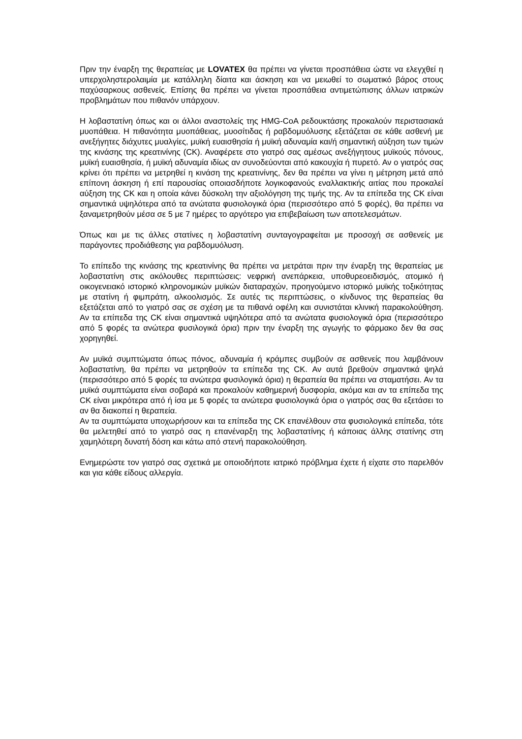Πριν την έναρξη της θεραπείας με LOVATEX θα πρέπει να γίνεται προσπάθεια ώστε να ελεγχθεί η υπερχοληστερολαιμία με κατάλληλη δίαιτα και άσκηση και να μειωθεί το σωματικό βάρος στους παχύσαρκους ασθενείς. Επίσης θα πρέπει να γίνεται προσπάθεια αντιμετώπισης άλλων ιατρικών προβλημάτων που πιθανόν υπάρχουν.
Η λοβαστατίνη όπως και οι άλλοι αναστολείς της HMG-CoA ρεδουκτάσης προκαλούν περιστασιακά μυοπάθεια. Η πιθανότητα μυοπάθειας, μυοσίτιδας ή ραβδομυόλυσης εξετάζεται σε κάθε ασθενή με ανεξήγητες διάχυτες μυαλγίες, μυϊκή ευαισθησία ή μυϊκή αδυναμία και/ή σημαντική αύξηση των τιμών της κινάσης της κρεατινίνης (CK). Αναφέρετε στο γιατρό σας αμέσως ανεξήγητους μυϊκούς πόνους, μυϊκή ευαισθησία, ή μυϊκή αδυναμία ιδίως αν συνοδεύονται από κακουχία ή πυρετό. Αν ο γιατρός σας κρίνει ότι πρέπει να μετρηθεί η κινάση της κρεατινίνης, δεν θα πρέπει να γίνει η μέτρηση μετά από επίπονη άσκηση ή επί παρουσίας οποιασδήποτε λογικοφανούς εναλλακτικής αιτίας που προκαλεί αύξηση της CK και η οποία κάνει δύσκολη την αξιολόγηση της τιμής της. Αν τα επίπεδα της CK είναι σημαντικά υψηλότερα από τα ανώτατα φυσιολογικά όρια (περισσότερο από 5 φορές), θα πρέπει να ξαναμετρηθούν μέσα σε 5 με 7 ημέρες το αργότερο για επιβεβαίωση των αποτελεσμάτων.
Όπως και με τις άλλες στατίνες η λοβαστατίνη συνταγογραφείται με προσοχή σε ασθενείς με παράγοντες προδιάθεσης για ραβδομυόλυση.
Το επίπεδο της κινάσης της κρεατινίνης θα πρέπει να μετράται πριν την έναρξη της θεραπείας με λοβαστατίνη στις ακόλουθες περιπτώσεις: νεφρική ανεπάρκεια, υποθυρεοειδισμός, ατομικό ή οικογενειακό ιστορικό κληρονομικών μυϊκών διαταραχών, προηγούμενο ιστορικό μυϊκής τοξικότητας με στατίνη ή φιμπράτη, αλκοολισμός. Σε αυτές τις περιπτώσεις, ο κίνδυνος της θεραπείας θα εξετάζεται από το γιατρό σας σε σχέση με τα πιθανά οφέλη και συνιστάται κλινική παρακολούθηση. Αν τα επίπεδα της CK είναι σημαντικά υψηλότερα από τα ανώτατα φυσιολογικά όρια (περισσότερο από 5 φορές τα ανώτερα φυσιλογικά όρια) πριν την έναρξη της αγωγής το φάρμακο δεν θα σας χορηγηθεί.
Αν μυϊκά συμπτώματα όπως πόνος, αδυναμία ή κράμπες συμβούν σε ασθενείς που λαμβάνουν λοβαστατίνη, θα πρέπει να μετρηθούν τα επίπεδα της CK. Αν αυτά βρεθούν σημαντικά ψηλά (περισσότερο από 5 φορές τα ανώτερα φυσιλογικά όρια) η θεραπεία θα πρέπει να σταματήσει. Αν τα μυϊκά συμπτώματα είναι σοβαρά και προκαλούν καθημερινή δυσφορία, ακόμα και αν τα επίπεδα της CK είναι μικρότερα από ή ίσα με 5 φορές τα ανώτερα φυσιολογικά όρια ο γιατρός σας θα εξετάσει το αν θα διακοπεί η θεραπεία.
Αν τα συμπτώματα υποχωρήσουν και τα επίπεδα της CK επανέλθουν στα φυσιολογικά επίπεδα, τότε θα μελετηθεί από το γιατρό σας η επανέναρξη της λοβαστατίνης ή κάποιας άλλης στατίνης στη χαμηλότερη δυνατή δόση και κάτω από στενή παρακολούθηση.
Ενημερώστε τον γιατρό σας σχετικά με οποιοδήποτε ιατρικό πρόβλημα έχετε ή είχατε στο παρελθόν και για κάθε είδους αλλεργία.